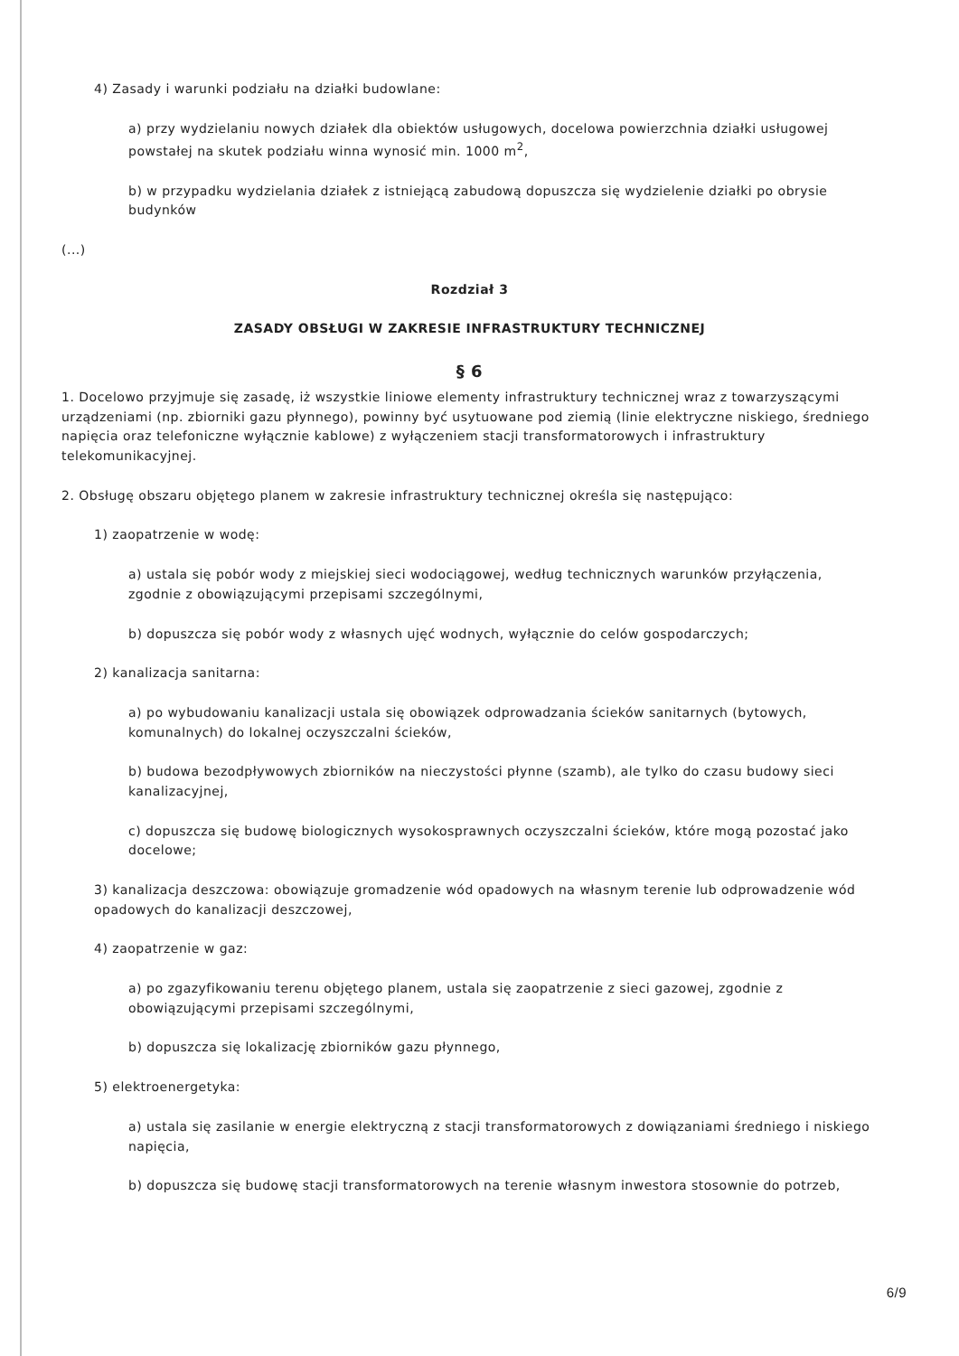4) Zasady i warunki podziału na działki budowlane:
a) przy wydzielaniu nowych działek dla obiektów usługowych, docelowa powierzchnia działki usługowej powstałej na skutek podziału winna wynosić min. 1000 m<sup>2</sup>,
b) w przypadku wydzielania działek z istniejącą zabudową dopuszcza się wydzielenie działki po obrysie budynków
(...)
Rozdział 3
ZASADY OBSŁUGI W ZAKRESIE INFRASTRUKTURY TECHNICZNEJ
§ 6
1. Docelowo przyjmuje się zasadę, iż wszystkie liniowe elementy infrastruktury technicznej wraz z towarzyszącymi urządzeniami (np. zbiorniki gazu płynnego), powinny być usytuowane pod ziemią (linie elektryczne niskiego, średniego napięcia oraz telefoniczne wyłącznie kablowe) z wyłączeniem stacji transformatorowych i infrastruktury telekomunikacyjnej.
2. Obsługę obszaru objętego planem w zakresie infrastruktury technicznej określa się następująco:
1) zaopatrzenie w wodę:
a) ustala się pobór wody z miejskiej sieci wodociągowej, według technicznych warunków przyłączenia, zgodnie z obowiązującymi przepisami szczególnymi,
b) dopuszcza się pobór wody z własnych ujęć wodnych, wyłącznie do celów gospodarczych;
2) kanalizacja sanitarna:
a) po wybudowaniu kanalizacji ustala się obowiązek odprowadzania ścieków sanitarnych (bytowych, komunalnych) do lokalnej oczyszczalni ścieków,
b) budowa bezodpływowych zbiorników na nieczystości płynne (szamb), ale tylko do czasu budowy sieci kanalizacyjnej,
c) dopuszcza się budowę biologicznych wysokosprawnych oczyszczalni ścieków, które mogą pozostać jako docelowe;
3) kanalizacja deszczowa: obowiązuje gromadzenie wód opadowych na własnym terenie lub odprowadzenie wód opadowych do kanalizacji deszczowej,
4) zaopatrzenie w gaz:
a) po zgazyfikowaniu terenu objętego planem, ustala się zaopatrzenie z sieci gazowej, zgodnie z obowiązującymi przepisami szczególnymi,
b) dopuszcza się lokalizację zbiorników gazu płynnego,
5) elektroenergetyka:
a) ustala się zasilanie w energie elektryczną z stacji transformatorowych z dowiązaniami średniego i niskiego napięcia,
b) dopuszcza się budowę stacji transformatorowych na terenie własnym inwestora stosownie do potrzeb,
6/9